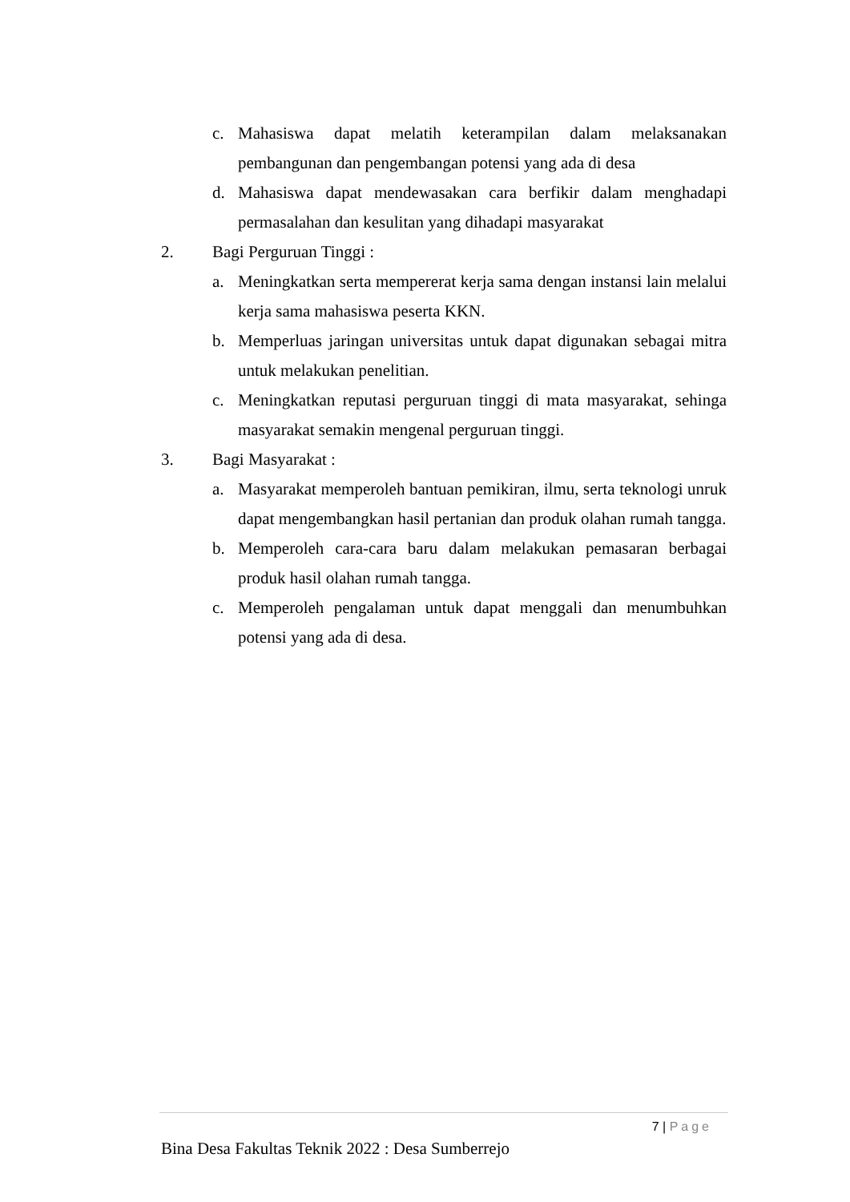c. Mahasiswa dapat melatih keterampilan dalam melaksanakan pembangunan dan pengembangan potensi yang ada di desa
d. Mahasiswa dapat mendewasakan cara berfikir dalam menghadapi permasalahan dan kesulitan yang dihadapi masyarakat
2. Bagi Perguruan Tinggi :
a. Meningkatkan serta mempererat kerja sama dengan instansi lain melalui kerja sama mahasiswa peserta KKN.
b. Memperluas jaringan universitas untuk dapat digunakan sebagai mitra untuk melakukan penelitian.
c. Meningkatkan reputasi perguruan tinggi di mata masyarakat, sehinga masyarakat semakin mengenal perguruan tinggi.
3. Bagi Masyarakat :
a. Masyarakat memperoleh bantuan pemikiran, ilmu, serta teknologi unruk dapat mengembangkan hasil pertanian dan produk olahan rumah tangga.
b. Memperoleh cara-cara baru dalam melakukan pemasaran berbagai produk hasil olahan rumah tangga.
c. Memperoleh pengalaman untuk dapat menggali dan menumbuhkan potensi yang ada di desa.
7 | Page
Bina Desa Fakultas Teknik 2022 : Desa Sumberrejo